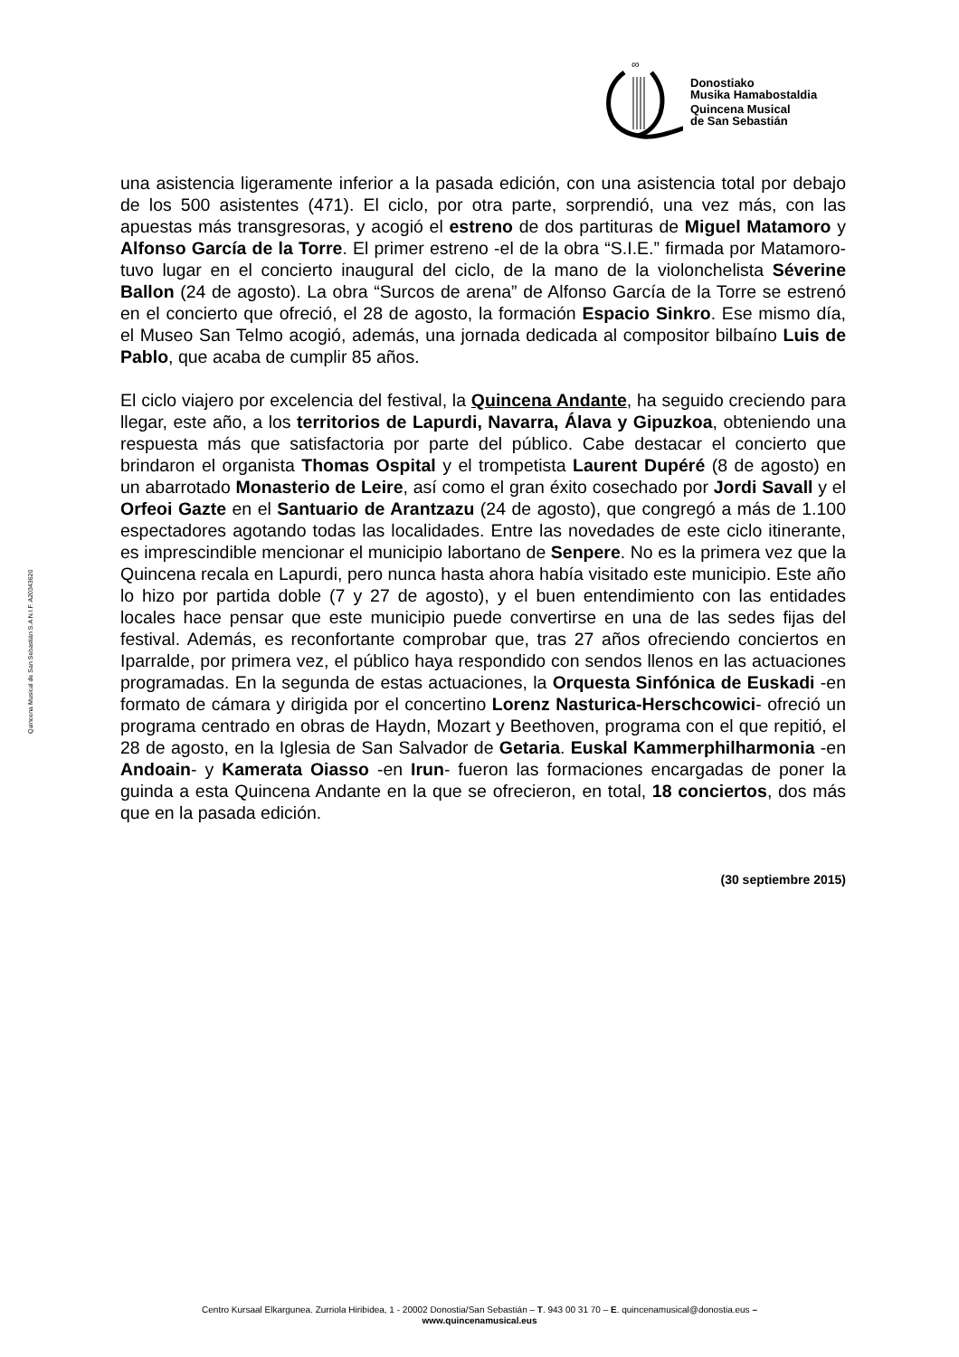∞
Donostiako
Musika Hamabostaldia
Quincena Musical
de San Sebastián
Quincena Musical de San Sebastián S.A N.I.F. A20343620
una asistencia ligeramente inferior a la pasada edición, con una asistencia total por debajo de los 500 asistentes (471). El ciclo, por otra parte, sorprendió, una vez más, con las apuestas más transgresoras, y acogió el estreno de dos partituras de Miguel Matamoro y Alfonso García de la Torre. El primer estreno -el de la obra “S.I.E.” firmada por Matamoro- tuvo lugar en el concierto inaugural del ciclo, de la mano de la violonchelista Séverine Ballon (24 de agosto). La obra “Surcos de arena” de Alfonso García de la Torre se estrenó en el concierto que ofreció, el 28 de agosto, la formación Espacio Sinkro. Ese mismo día, el Museo San Telmo acogió, además, una jornada dedicada al compositor bilbaíno Luis de Pablo, que acaba de cumplir 85 años.
El ciclo viajero por excelencia del festival, la Quincena Andante, ha seguido creciendo para llegar, este año, a los territorios de Lapurdi, Navarra, Álava y Gipuzkoa, obteniendo una respuesta más que satisfactoria por parte del público. Cabe destacar el concierto que brindaron el organista Thomas Ospital y el trompetista Laurent Dupéré (8 de agosto) en un abarrotado Monasterio de Leire, así como el gran éxito cosechado por Jordi Savall y el Orfeoi Gazte en el Santuario de Arantzazu (24 de agosto), que congregó a más de 1.100 espectadores agotando todas las localidades. Entre las novedades de este ciclo itinerante, es imprescindible mencionar el municipio labortano de Senpere. No es la primera vez que la Quincena recala en Lapurdi, pero nunca hasta ahora había visitado este municipio. Este año lo hizo por partida doble (7 y 27 de agosto), y el buen entendimiento con las entidades locales hace pensar que este municipio puede convertirse en una de las sedes fijas del festival. Además, es reconfortante comprobar que, tras 27 años ofreciendo conciertos en Iparralde, por primera vez, el público haya respondido con sendos llenos en las actuaciones programadas. En la segunda de estas actuaciones, la Orquesta Sinfónica de Euskadi -en formato de cámara y dirigida por el concertino Lorenz Nasturica-Herschcowici- ofreció un programa centrado en obras de Haydn, Mozart y Beethoven, programa con el que repitió, el 28 de agosto, en la Iglesia de San Salvador de Getaria. Euskal Kammerphilharmonia -en Andoain- y Kamerata Oiasso -en Irun- fueron las formaciones encargadas de poner la guinda a esta Quincena Andante en la que se ofrecieron, en total, 18 conciertos, dos más que en la pasada edición.
(30 septiembre 2015)
Centro Kursaal Elkargunea. Zurriola Hiribidea, 1 - 20002 Donostia/San Sebastián – T. 943 00 31 70 – E. quincenamusical@donostia.eus –
www.quincenamusical.eus